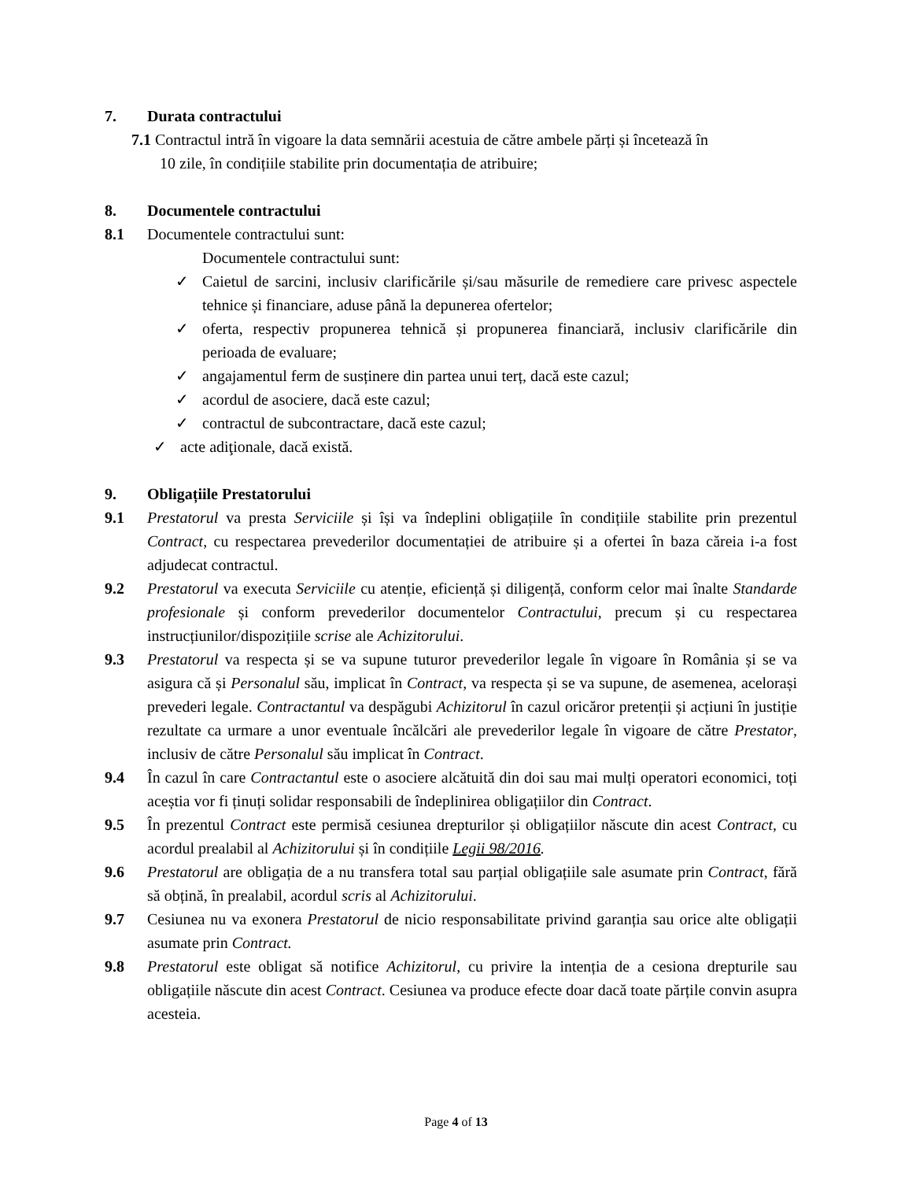7. Durata contractului
7.1 Contractul intră în vigoare la data semnării acestuia de către ambele părți și încetează în
10 zile, în condițiile stabilite prin documentația de atribuire;
8. Documentele contractului
8.1 Documentele contractului sunt:
Documentele contractului sunt:
✓ Caietul de sarcini, inclusiv clarificările și/sau măsurile de remediere care privesc aspectele tehnice și financiare, aduse până la depunerea ofertelor;
✓ oferta, respectiv propunerea tehnică și propunerea financiară, inclusiv clarificările din perioada de evaluare;
✓ angajamentul ferm de susținere din partea unui terț, dacă este cazul;
✓ acordul de asociere, dacă este cazul;
✓ contractul de subcontractare, dacă este cazul;
✓ acte adiţionale, dacă există.
9. Obligațiile Prestatorului
9.1 Prestatorul va presta Serviciile și își va îndeplini obligațiile în condițiile stabilite prin prezentul Contract, cu respectarea prevederilor documentației de atribuire și a ofertei în baza căreia i-a fost adjudecat contractul.
9.2 Prestatorul va executa Serviciile cu atenție, eficiență și diligență, conform celor mai înalte Standarde profesionale și conform prevederilor documentelor Contractului, precum și cu respectarea instrucțiunilor/dispozițiile scrise ale Achizitorului.
9.3 Prestatorul va respecta și se va supune tuturor prevederilor legale în vigoare în România și se va asigura că și Personalul său, implicat în Contract, va respecta și se va supune, de asemenea, acelorași prevederi legale. Contractantul va despăgubi Achizitorul în cazul oricăror pretenții și acțiuni în justiție rezultate ca urmare a unor eventuale încălcări ale prevederilor legale în vigoare de către Prestator, inclusiv de către Personalul său implicat în Contract.
9.4 În cazul în care Contractantul este o asociere alcătuită din doi sau mai mulți operatori economici, toți aceștia vor fi ținuți solidar responsabili de îndeplinirea obligațiilor din Contract.
9.5 În prezentul Contract este permisă cesiunea drepturilor și obligațiilor născute din acest Contract, cu acordul prealabil al Achizitorului și în condițiile Legii 98/2016.
9.6 Prestatorul are obligația de a nu transfera total sau parțial obligațiile sale asumate prin Contract, fără să obțină, în prealabil, acordul scris al Achizitorului.
9.7 Cesiunea nu va exonera Prestatorul de nicio responsabilitate privind garanția sau orice alte obligații asumate prin Contract.
9.8 Prestatorul este obligat să notifice Achizitorul, cu privire la intenția de a cesiona drepturile sau obligațiile născute din acest Contract. Cesiunea va produce efecte doar dacă toate părțile convin asupra acesteia.
Page 4 of 13